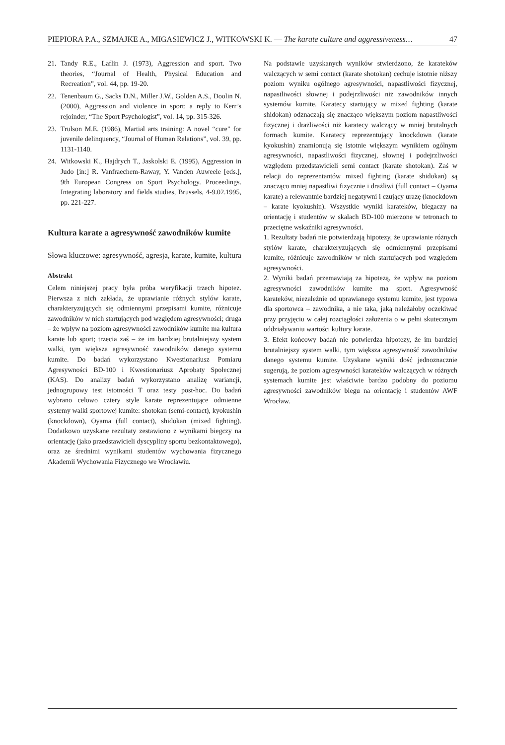PIEPIORA P.A., SZMAJKE A., MIGASIEWICZ J., WITKOWSKI K. — The karate culture and aggressiveness… 47
21. Tandy R.E., Laflin J. (1973), Aggression and sport. Two theories, “Journal of Health, Physical Education and Recreation”, vol. 44, pp. 19-20.
22. Tenenbaum G., Sacks D.N., Miller J.W., Golden A.S., Doolin N. (2000), Aggression and violence in sport: a reply to Kerr’s rejoinder, “The Sport Psychologist”, vol. 14, pp. 315-326.
23. Trulson M.E. (1986), Martial arts training: A novel “cure” for juvenile delinquency, “Journal of Human Relations”, vol. 39, pp. 1131-1140.
24. Witkowski K., Hajdrych T., Jaskolski E. (1995), Aggression in Judo [in:] R. Vanfraechem-Raway, Y. Vanden Auweele [eds.], 9th European Congress on Sport Psychology. Proceedings. Integrating laboratory and fields studies, Brussels, 4-9.02.1995, pp. 221-227.
Kultura karate a agresywność zawodników kumite
Słowa kluczowe: agresywność, agresja, karate, kumite, kultura
Abstrakt
Celem niniejszej pracy była próba weryfikacji trzech hipotez. Pierwsza z nich zakłada, że uprawianie różnych stylów karate, charakteryzujących się odmiennymi przepisami kumite, różnicuje zawodników w nich startujących pod względem agresywności; druga – że wpływ na poziom agresywności zawodników kumite ma kultura karate lub sport; trzecia zaś – że im bardziej brutalniejszy system walki, tym większa agresywność zawodników danego systemu kumite. Do badań wykorzystano Kwestionariusz Pomiaru Agresywności BD-100 i Kwestionariusz Aprobaty Społecznej (KAS). Do analizy badań wykorzystano analizę wariancji, jednogrupowy test istotności T oraz testy post-hoc. Do badań wybrano celowo cztery style karate reprezentujące odmienne systemy walki sportowej kumite: shotokan (semi-contact), kyokushin (knockdown), Oyama (full contact), shidokan (mixed fighting). Dodatkowo uzyskane rezultaty zestawiono z wynikami biegczy na orientację (jako przedstawicieli dyscypliny sportu bezkontaktowego), oraz ze średnimi wynikami studentów wychowania fizycznego Akademii Wychowania Fizycznego we Wrocławiu.
Na podstawie uzyskanych wyników stwierdzono, że karateków walczących w semi contact (karate shotokan) cechuje istotnie niższy poziom wyniku ogólnego agresywności, napastliwości fizycznej, napastliwości słownej i podejrzliwości niż zawodników innych systemów kumite. Karatecy startujący w mixed fighting (karate shidokan) odznaczają się znacząco większym poziom napastliwości fizycznej i drażliwości niż karatecy walczący w mniej brutalnych formach kumite. Karatecy reprezentujący knockdown (karate kyokushin) znamionują się istotnie większym wynikiem ogólnym agresywności, napastliwości fizycznej, słownej i podejrzliwości względem przedstawicieli semi contact (karate shotokan). Zaś w relacji do reprezentantów mixed fighting (karate shidokan) są znacząco mniej napastliwi fizycznie i drażliwi (full contact – Oyama karate) a relewantnie bardziej negatywni i czujący urazę (knockdown – karate kyokushin). Wszystkie wyniki karateków, biegaczy na orientację i studentów w skalach BD-100 mierzone w tetronach to przeciętne wskaźniki agresywności.
1. Rezultaty badań nie potwierdzają hipotezy, że uprawianie różnych stylów karate, charakteryzujących się odmiennymi przepisami kumite, różnicuje zawodników w nich startujących pod względem agresywności.
2. Wyniki badań przemawiają za hipotezą, że wpływ na poziom agresywności zawodników kumite ma sport. Agresywność karateków, niezależnie od uprawianego systemu kumite, jest typowa dla sportowca – zawodnika, a nie taka, jaką należałoby oczekiwać przy przyjęciu w całej rozciągłości założenia o w pełni skutecznym oddziaływaniu wartości kultury karate.
3. Efekt końcowy badań nie potwierdza hipotezy, że im bardziej brutalniejszy system walki, tym większa agresywność zawodników danego systemu kumite. Uzyskane wyniki dość jednoznacznie sugerują, że poziom agresywności karateków walczących w różnych systemach kumite jest właściwie bardzo podobny do poziomu agresywności zawodników biegu na orientację i studentów AWF Wrocław.